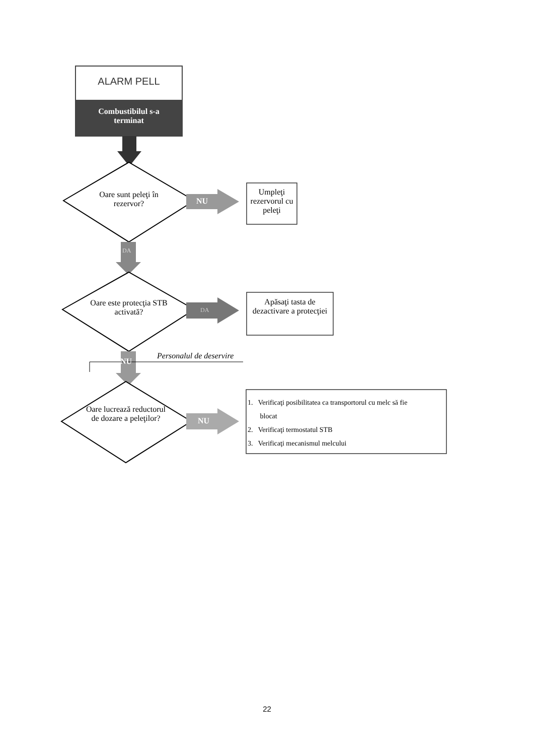ALARM PELL
Combustibilul s-a
terminat
Oare sunt peleţi în rezervor?
NU
Umpleţi rezervorul cu peleţi
DA
Oare este protecţia STB activată?
DA
Apăsaţi tasta de dezactivare a protecţiei
Personalul de deservire
NU
Oare lucrează reductorul de dozare a peleţilor?
NU
1. Verificaţi posibilitatea ca transportorul cu melc să fie
blocat
2. Verificaţi termostatul STB
3. Verificaţi mecanismul melcului
22